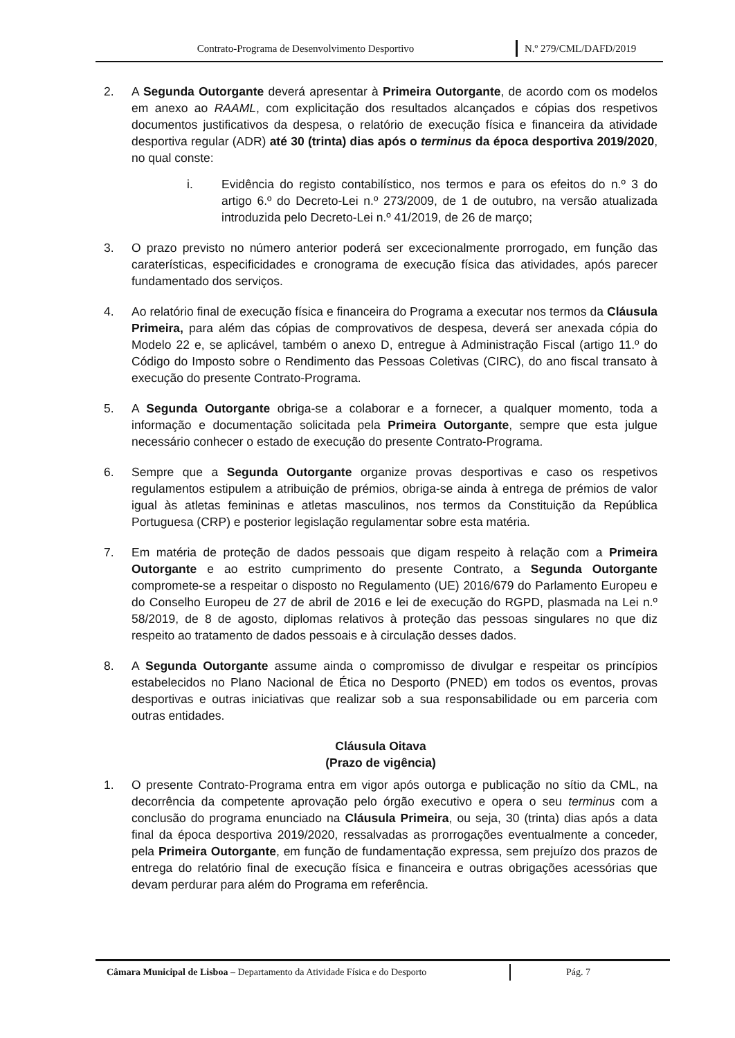Contrato-Programa de Desenvolvimento Desportivo
N.º 279/CML/DAFD/2019
2. A Segunda Outorgante deverá apresentar à Primeira Outorgante, de acordo com os modelos em anexo ao RAAML, com explicitação dos resultados alcançados e cópias dos respetivos documentos justificativos da despesa, o relatório de execução física e financeira da atividade desportiva regular (ADR) até 30 (trinta) dias após o terminus da época desportiva 2019/2020, no qual conste:
i. Evidência do registo contabilístico, nos termos e para os efeitos do n.º 3 do artigo 6.º do Decreto-Lei n.º 273/2009, de 1 de outubro, na versão atualizada introduzida pelo Decreto-Lei n.º 41/2019, de 26 de março;
3. O prazo previsto no número anterior poderá ser excecionalmente prorrogado, em função das caraterísticas, especificidades e cronograma de execução física das atividades, após parecer fundamentado dos serviços.
4. Ao relatório final de execução física e financeira do Programa a executar nos termos da Cláusula Primeira, para além das cópias de comprovativos de despesa, deverá ser anexada cópia do Modelo 22 e, se aplicável, também o anexo D, entregue à Administração Fiscal (artigo 11.º do Código do Imposto sobre o Rendimento das Pessoas Coletivas (CIRC), do ano fiscal transato à execução do presente Contrato-Programa.
5. A Segunda Outorgante obriga-se a colaborar e a fornecer, a qualquer momento, toda a informação e documentação solicitada pela Primeira Outorgante, sempre que esta julgue necessário conhecer o estado de execução do presente Contrato-Programa.
6. Sempre que a Segunda Outorgante organize provas desportivas e caso os respetivos regulamentos estipulem a atribuição de prémios, obriga-se ainda à entrega de prémios de valor igual às atletas femininas e atletas masculinos, nos termos da Constituição da República Portuguesa (CRP) e posterior legislação regulamentar sobre esta matéria.
7. Em matéria de proteção de dados pessoais que digam respeito à relação com a Primeira Outorgante e ao estrito cumprimento do presente Contrato, a Segunda Outorgante compromete-se a respeitar o disposto no Regulamento (UE) 2016/679 do Parlamento Europeu e do Conselho Europeu de 27 de abril de 2016 e lei de execução do RGPD, plasmada na Lei n.º 58/2019, de 8 de agosto, diplomas relativos à proteção das pessoas singulares no que diz respeito ao tratamento de dados pessoais e à circulação desses dados.
8. A Segunda Outorgante assume ainda o compromisso de divulgar e respeitar os princípios estabelecidos no Plano Nacional de Ética no Desporto (PNED) em todos os eventos, provas desportivas e outras iniciativas que realizar sob a sua responsabilidade ou em parceria com outras entidades.
Cláusula Oitava
(Prazo de vigência)
1. O presente Contrato-Programa entra em vigor após outorga e publicação no sítio da CML, na decorrência da competente aprovação pelo órgão executivo e opera o seu terminus com a conclusão do programa enunciado na Cláusula Primeira, ou seja, 30 (trinta) dias após a data final da época desportiva 2019/2020, ressalvadas as prorrogações eventualmente a conceder, pela Primeira Outorgante, em função de fundamentação expressa, sem prejuízo dos prazos de entrega do relatório final de execução física e financeira e outras obrigações acessórias que devam perdurar para além do Programa em referência.
Câmara Municipal de Lisboa – Departamento da Atividade Física e do Desporto
Pág. 7